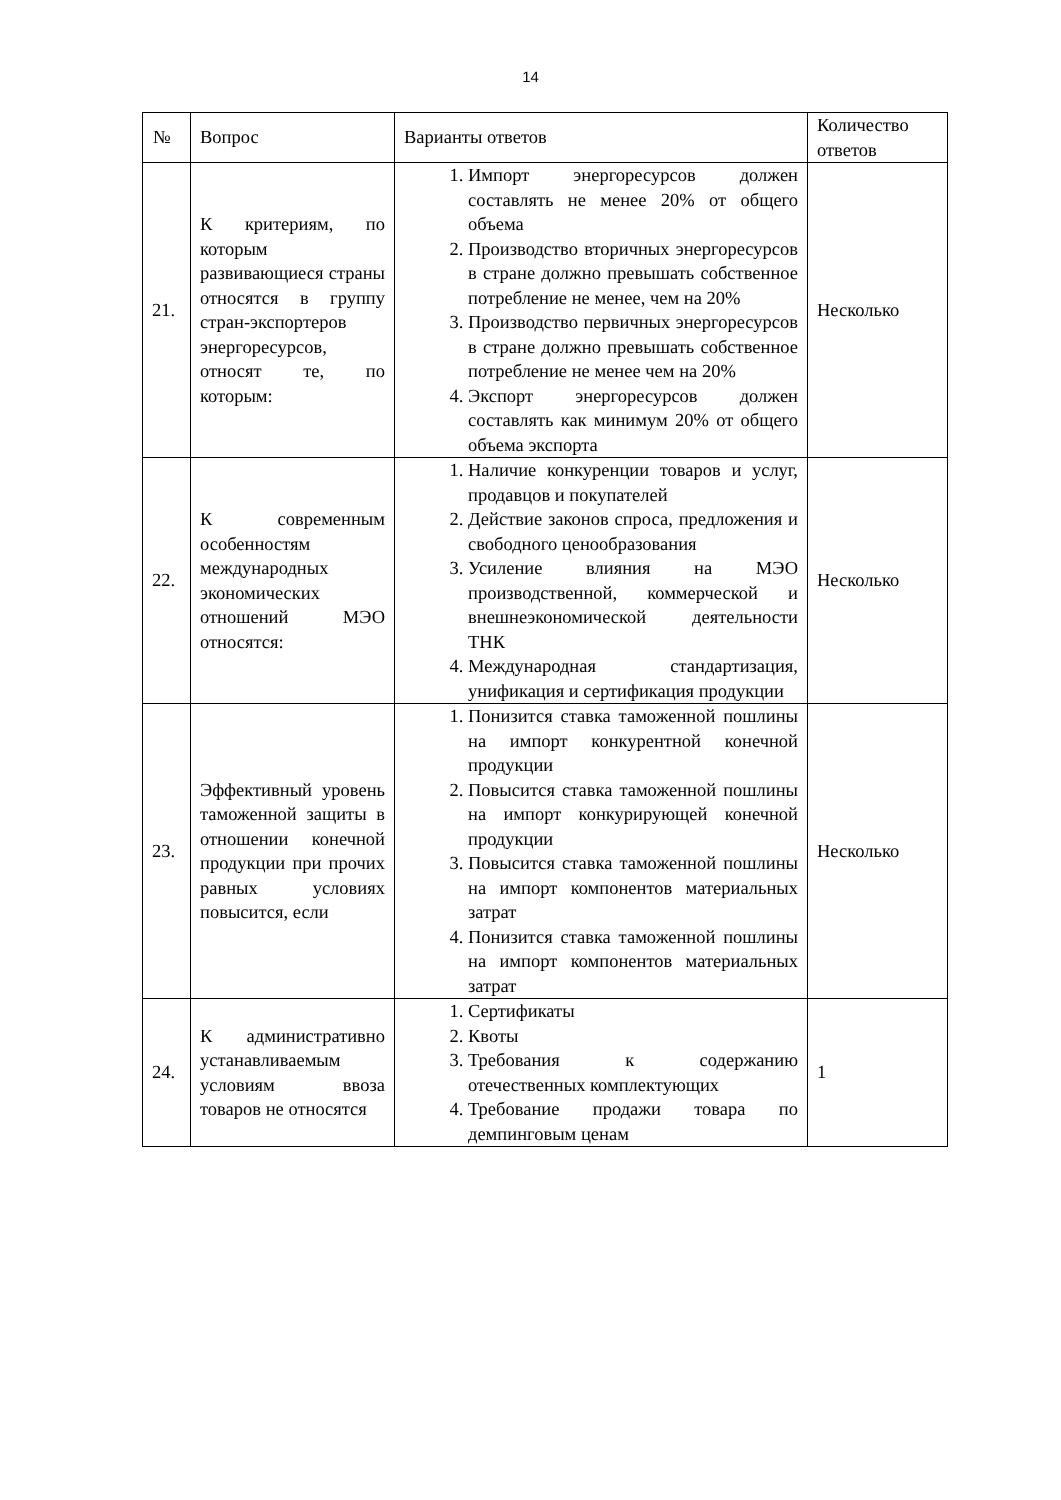14
| № | Вопрос | Варианты ответов | Количество ответов |
| --- | --- | --- | --- |
| 21. | К критериям, по которым развивающиеся страны относятся в группу стран-экспортеров энергоресурсов, относят те, по которым: | 1. Импорт энергоресурсов должен составлять не менее 20% от общего объема 2. Производство вторичных энергоресурсов в стране должно превышать собственное потребление не менее, чем на 20% 3. Производство первичных энергоресурсов в стране должно превышать собственное потребление не менее чем на 20% 4. Экспорт энергоресурсов должен составлять как минимум 20% от общего объема экспорта | Несколько |
| 22. | К современным особенностям международных экономических отношений МЭО относятся: | 1. Наличие конкуренции товаров и услуг, продавцов и покупателей 2. Действие законов спроса, предложения и свободного ценообразования 3. Усиление влияния на МЭО производственной, коммерческой и внешнеэкономической деятельности ТНК 4. Международная стандартизация, унификация и сертификация продукции | Несколько |
| 23. | Эффективный уровень таможенной защиты в отношении конечной продукции при прочих равных условиях повысится, если | 1. Понизится ставка таможенной пошлины на импорт конкурентной конечной продукции 2. Повысится ставка таможенной пошлины на импорт конкурирующей конечной продукции 3. Повысится ставка таможенной пошлины на импорт компонентов материальных затрат 4. Понизится ставка таможенной пошлины на импорт компонентов материальных затрат | Несколько |
| 24. | К административно устанавливаемым условиям ввоза товаров не относятся | 1. Сертификаты 2. Квоты 3. Требования к содержанию отечественных комплектующих 4. Требование продажи товара по демпинговым ценам | 1 |